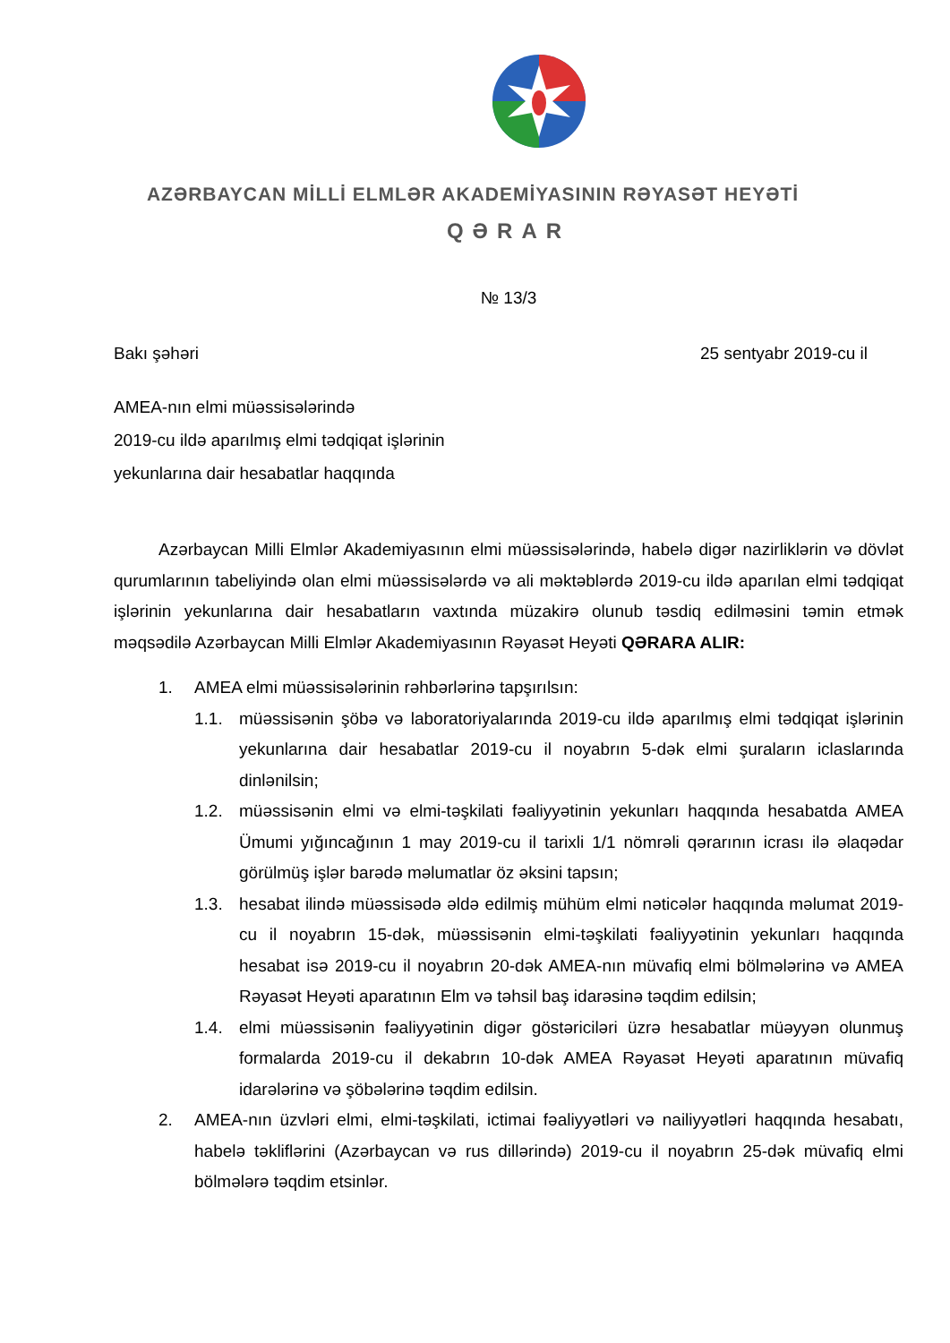AZƏRBAYCAN MİLLİ ELMLƏR AKADEMİYASININ RƏYASƏT HEYƏTİ
QƏRAR
№ 13/3
Bakı şəhəri 25 sentyabr 2019-cu il
AMEA-nın elmi müəssisələrində
2019-cu ildə aparılmış elmi tədqiqat işlərinin
yekunlarına dair hesabatlar haqqında
Azərbaycan Milli Elmlər Akademiyasının elmi müəssisələrində, habelə digər nazirliklərin və dövlət qurumlarının tabeliyində olan elmi müəssisələrdə və ali məktəblərdə 2019-cu ildə aparılan elmi tədqiqat işlərinin yekunlarına dair hesabatların vaxtında müzakirə olunub təsdiq edilməsini təmin etmək məqsədilə Azərbaycan Milli Elmlər Akademiyasının Rəyasət Heyəti QƏRARA ALIR:
1. AMEA elmi müəssisələrinin rəhbərlərinə tapşırılsın:
1.1. müəssisənin şöbə və laboratoriyalarında 2019-cu ildə aparılmış elmi tədqiqat işlərinin yekunlarına dair hesabatlar 2019-cu il noyabrın 5-dək elmi şuraların iclaslarında dinlənilsin;
1.2. müəssisənin elmi və elmi-təşkilati fəaliyyətinin yekunları haqqında hesabatda AMEA Ümumi yığıncağının 1 may 2019-cu il tarixli 1/1 nömrəli qərarının icrası ilə əlaqədar görülmüş işlər barədə məlumatlar öz əksini tapsın;
1.3. hesabat ilində müəssisədə əldə edilmiş mühüm elmi nəticələr haqqında məlumat 2019-cu il noyabrın 15-dək, müəssisənin elmi-təşkilati fəaliyyətinin yekunları haqqında hesabat isə 2019-cu il noyabrın 20-dək AMEA-nın müvafiq elmi bölmələrinə və AMEA Rəyasət Heyəti aparatının Elm və təhsil baş idarəsinə təqdim edilsin;
1.4. elmi müəssisənin fəaliyyətinin digər göstəriciləri üzrə hesabatlar müəyyən olunmuş formalarda 2019-cu il dekabrın 10-dək AMEA Rəyasət Heyəti aparatının müvafiq idarələrinə və şöbələrinə təqdim edilsin.
2. AMEA-nın üzvləri elmi, elmi-təşkilati, ictimai fəaliyyətləri və nailiyyətləri haqqında hesabatı, habelə təkliflərini (Azərbaycan və rus dillərində) 2019-cu il noyabrın 25-dək müvafiq elmi bölmələrə təqdim etsinlər.